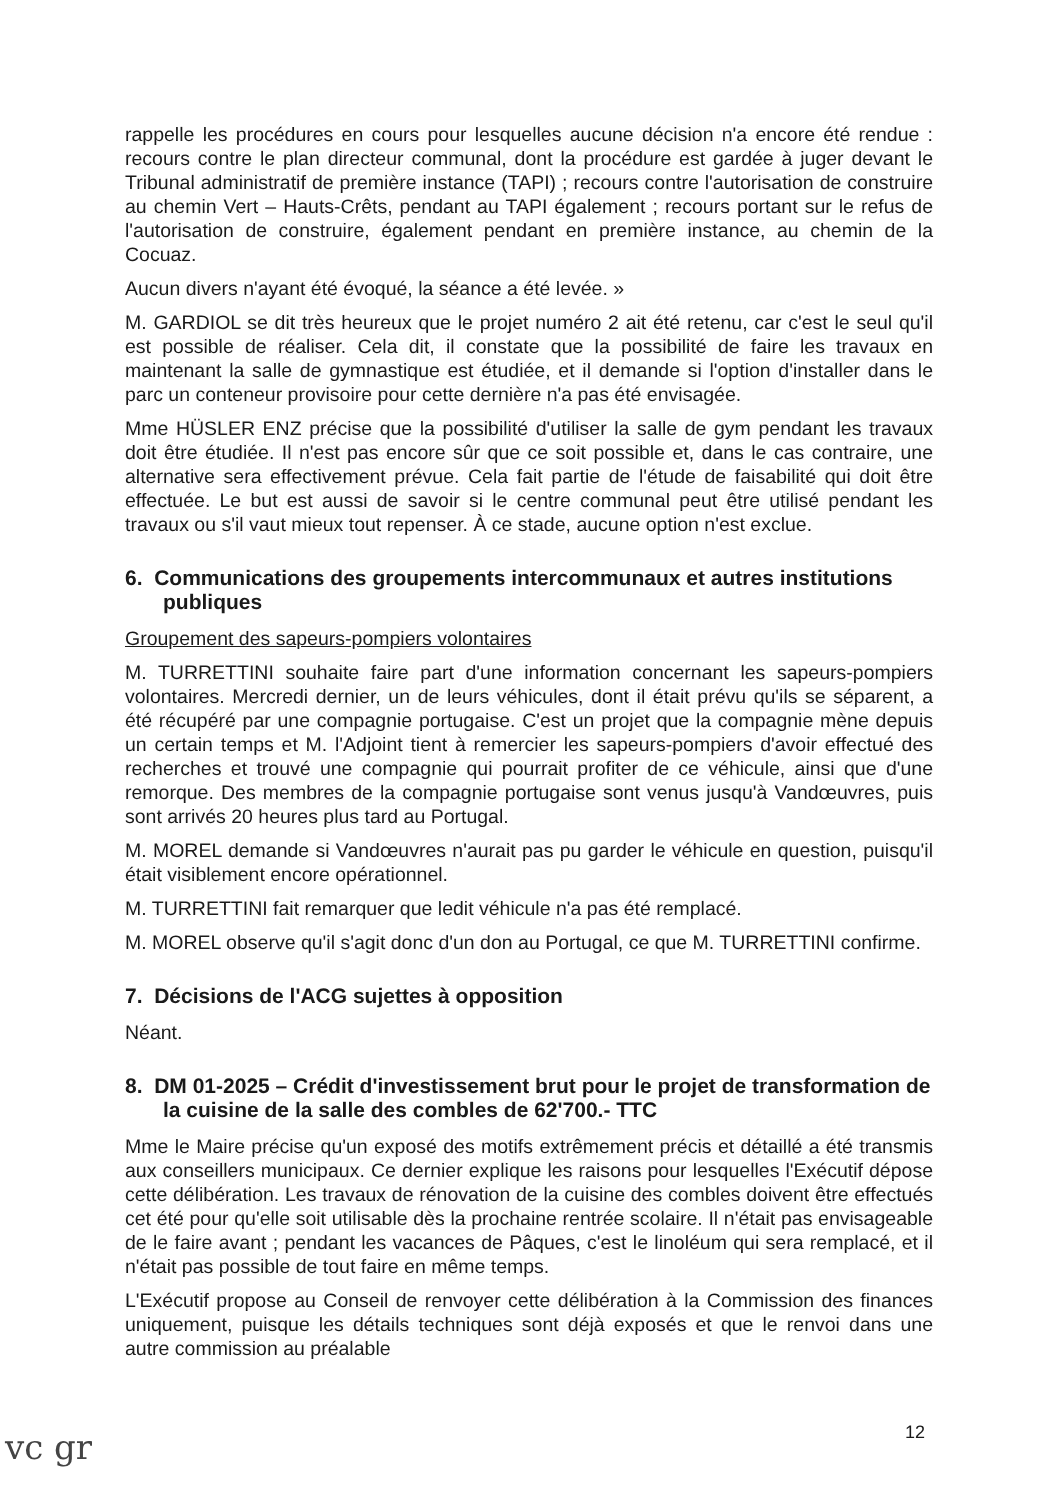rappelle les procédures en cours pour lesquelles aucune décision n'a encore été rendue : recours contre le plan directeur communal, dont la procédure est gardée à juger devant le Tribunal administratif de première instance (TAPI) ; recours contre l'autorisation de construire au chemin Vert – Hauts-Crêts, pendant au TAPI également ; recours portant sur le refus de l'autorisation de construire, également pendant en première instance, au chemin de la Cocuaz.
Aucun divers n'ayant été évoqué, la séance a été levée. »
M. GARDIOL se dit très heureux que le projet numéro 2 ait été retenu, car c'est le seul qu'il est possible de réaliser. Cela dit, il constate que la possibilité de faire les travaux en maintenant la salle de gymnastique est étudiée, et il demande si l'option d'installer dans le parc un conteneur provisoire pour cette dernière n'a pas été envisagée.
Mme HÜSLER ENZ précise que la possibilité d'utiliser la salle de gym pendant les travaux doit être étudiée. Il n'est pas encore sûr que ce soit possible et, dans le cas contraire, une alternative sera effectivement prévue. Cela fait partie de l'étude de faisabilité qui doit être effectuée. Le but est aussi de savoir si le centre communal peut être utilisé pendant les travaux ou s'il vaut mieux tout repenser. À ce stade, aucune option n'est exclue.
6. Communications des groupements intercommunaux et autres institutions publiques
Groupement des sapeurs-pompiers volontaires
M. TURRETTINI souhaite faire part d'une information concernant les sapeurs-pompiers volontaires. Mercredi dernier, un de leurs véhicules, dont il était prévu qu'ils se séparent, a été récupéré par une compagnie portugaise. C'est un projet que la compagnie mène depuis un certain temps et M. l'Adjoint tient à remercier les sapeurs-pompiers d'avoir effectué des recherches et trouvé une compagnie qui pourrait profiter de ce véhicule, ainsi que d'une remorque. Des membres de la compagnie portugaise sont venus jusqu'à Vandœuvres, puis sont arrivés 20 heures plus tard au Portugal.
M. MOREL demande si Vandœuvres n'aurait pas pu garder le véhicule en question, puisqu'il était visiblement encore opérationnel.
M. TURRETTINI fait remarquer que ledit véhicule n'a pas été remplacé.
M. MOREL observe qu'il s'agit donc d'un don au Portugal, ce que M. TURRETTINI confirme.
7. Décisions de l'ACG sujettes à opposition
Néant.
8. DM 01-2025 – Crédit d'investissement brut pour le projet de transformation de la cuisine de la salle des combles de 62'700.- TTC
Mme le Maire précise qu'un exposé des motifs extrêmement précis et détaillé a été transmis aux conseillers municipaux. Ce dernier explique les raisons pour lesquelles l'Exécutif dépose cette délibération. Les travaux de rénovation de la cuisine des combles doivent être effectués cet été pour qu'elle soit utilisable dès la prochaine rentrée scolaire. Il n'était pas envisageable de le faire avant ; pendant les vacances de Pâques, c'est le linoléum qui sera remplacé, et il n'était pas possible de tout faire en même temps.
L'Exécutif propose au Conseil de renvoyer cette délibération à la Commission des finances uniquement, puisque les détails techniques sont déjà exposés et que le renvoi dans une autre commission au préalable
12
vc gr